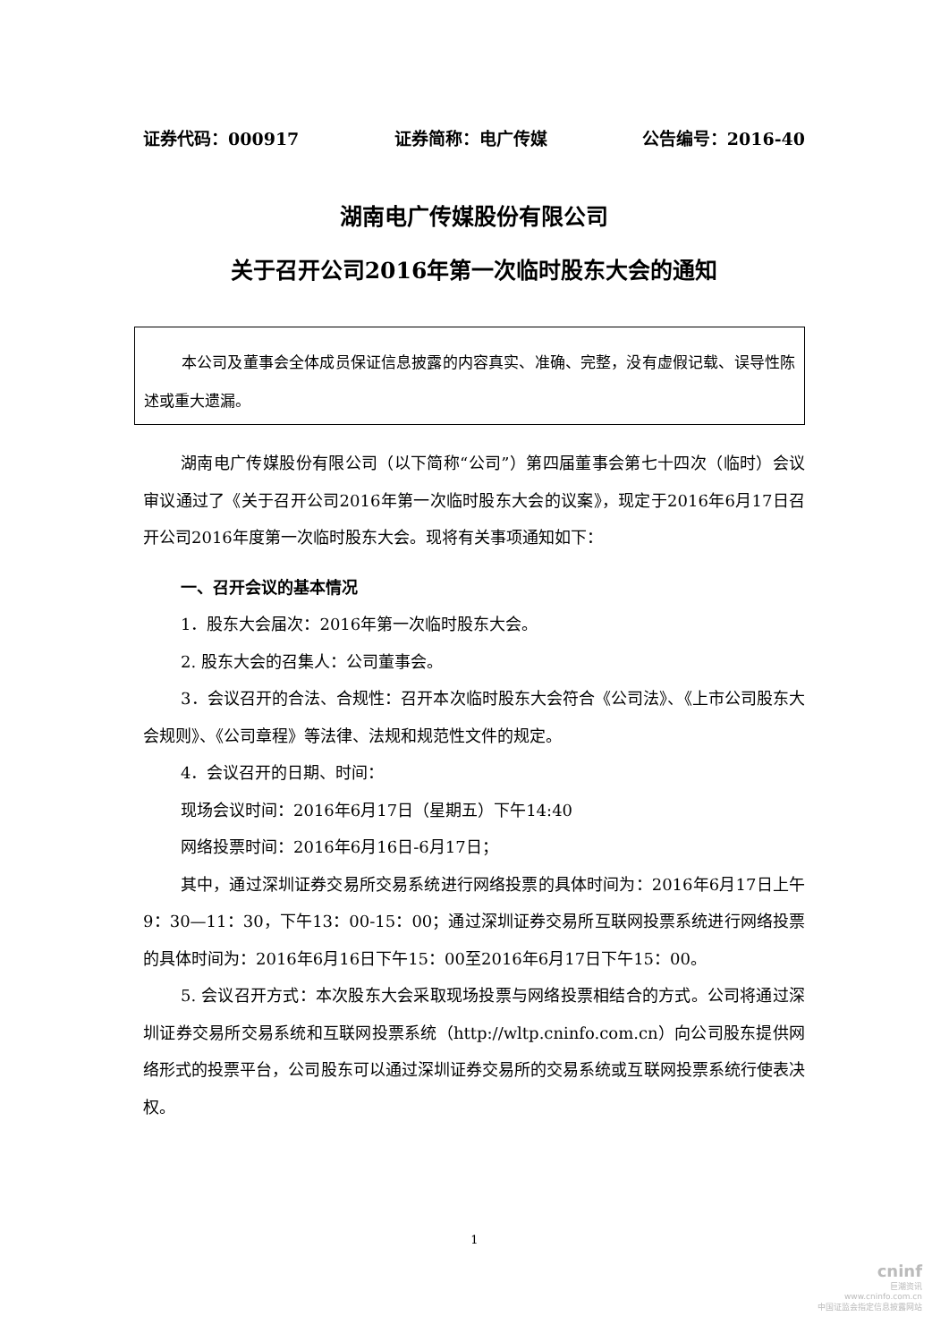证券代码：000917 证券简称：电广传媒 公告编号：2016-40
湖南电广传媒股份有限公司
关于召开公司2016年第一次临时股东大会的通知
本公司及董事会全体成员保证信息披露的内容真实、准确、完整，没有虚假记载、误导性陈述或重大遗漏。
湖南电广传媒股份有限公司（以下简称“公司”）第四届董事会第七十四次（临时）会议审议通过了《关于召开公司2016年第一次临时股东大会的议案》，现定于2016年6月17日召开公司2016年度第一次临时股东大会。现将有关事项通知如下：
一、召开会议的基本情况
1．股东大会届次：2016年第一次临时股东大会。
2. 股东大会的召集人：公司董事会。
3．会议召开的合法、合规性：召开本次临时股东大会符合《公司法》、《上市公司股东大会规则》、《公司章程》等法律、法规和规范性文件的规定。
4．会议召开的日期、时间：
现场会议时间：2016年6月17日（星期五）下午14:40
网络投票时间：2016年6月16日-6月17日；
其中，通过深圳证券交易所交易系统进行网络投票的具体时间为：2016年6月17日上午9：30—11：30，下午13：00-15：00；通过深圳证券交易所互联网投票系统进行网络投票的具体时间为：2016年6月16日下午15：00至2016年6月17日下午15：00。
5. 会议召开方式：本次股东大会采取现场投票与网络投票相结合的方式。公司将通过深圳证券交易所交易系统和互联网投票系统（http://wltp.cninfo.com.cn）向公司股东提供网络形式的投票平台，公司股东可以通过深圳证券交易所的交易系统或互联网投票系统行使表决权。
1
cninf
巨潮资讯
www.cninfo.com.cn
中国证监会指定信息披露网站